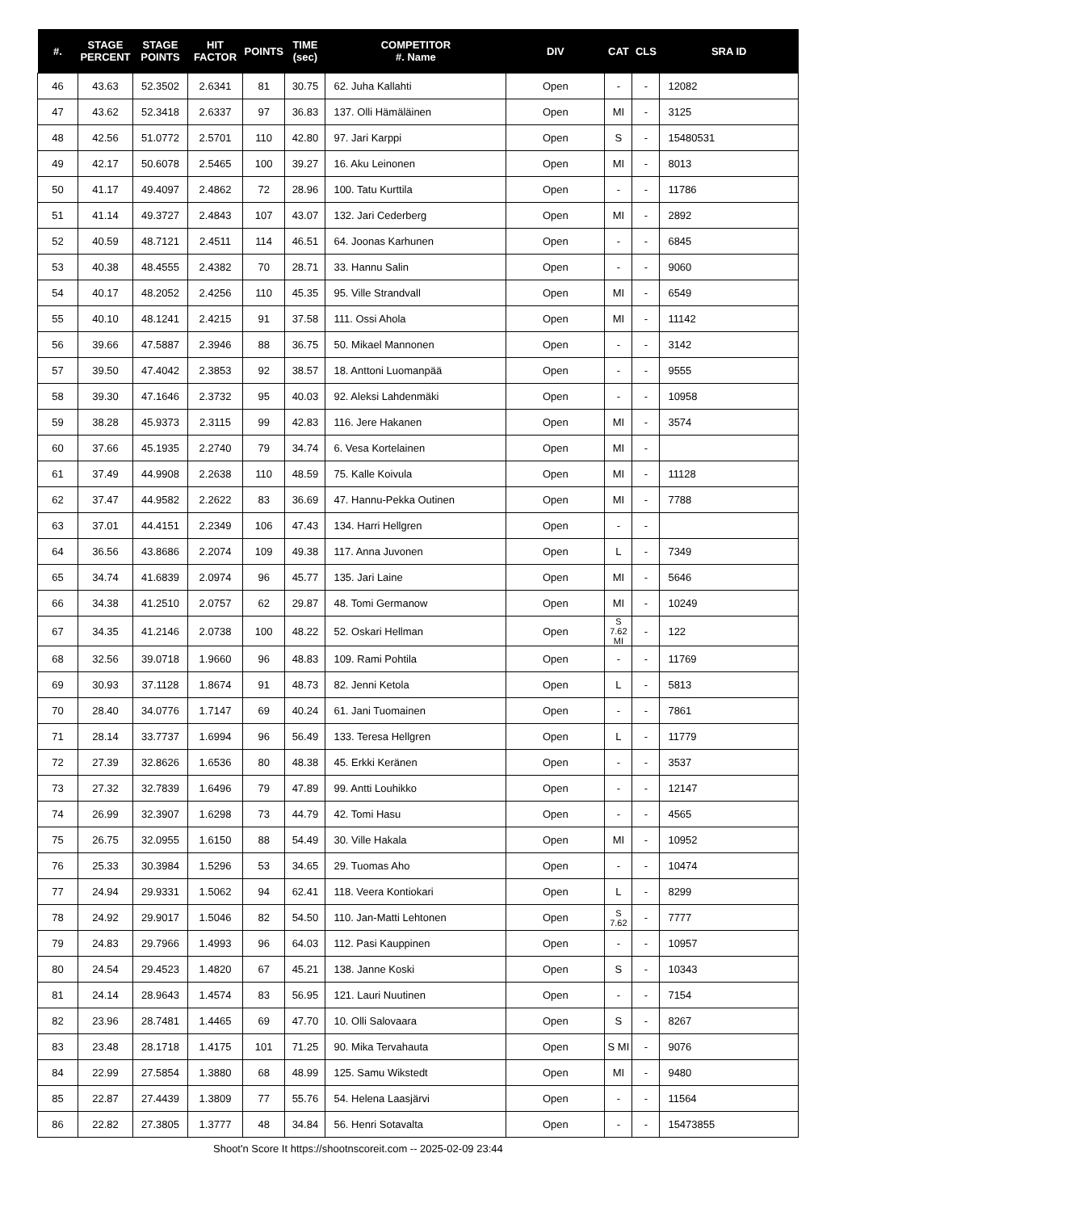| #. | STAGE PERCENT | STAGE POINTS | HIT FACTOR | POINTS | TIME (sec) | COMPETITOR #. Name | DIV | CAT | CLS | SRA ID |
| --- | --- | --- | --- | --- | --- | --- | --- | --- | --- | --- |
| 46 | 43.63 | 52.3502 | 2.6341 | 81 | 30.75 | 62. Juha Kallahti | Open | - | - | 12082 |
| 47 | 43.62 | 52.3418 | 2.6337 | 97 | 36.83 | 137. Olli Hämäläinen | Open | MI | - | 3125 |
| 48 | 42.56 | 51.0772 | 2.5701 | 110 | 42.80 | 97. Jari Karppi | Open | S | - | 15480531 |
| 49 | 42.17 | 50.6078 | 2.5465 | 100 | 39.27 | 16. Aku Leinonen | Open | MI | - | 8013 |
| 50 | 41.17 | 49.4097 | 2.4862 | 72 | 28.96 | 100. Tatu Kurttila | Open | - | - | 11786 |
| 51 | 41.14 | 49.3727 | 2.4843 | 107 | 43.07 | 132. Jari Cederberg | Open | MI | - | 2892 |
| 52 | 40.59 | 48.7121 | 2.4511 | 114 | 46.51 | 64. Joonas Karhunen | Open | - | - | 6845 |
| 53 | 40.38 | 48.4555 | 2.4382 | 70 | 28.71 | 33. Hannu Salin | Open | - | - | 9060 |
| 54 | 40.17 | 48.2052 | 2.4256 | 110 | 45.35 | 95. Ville Strandvall | Open | MI | - | 6549 |
| 55 | 40.10 | 48.1241 | 2.4215 | 91 | 37.58 | 111. Ossi Ahola | Open | MI | - | 11142 |
| 56 | 39.66 | 47.5887 | 2.3946 | 88 | 36.75 | 50. Mikael Mannonen | Open | - | - | 3142 |
| 57 | 39.50 | 47.4042 | 2.3853 | 92 | 38.57 | 18. Anttoni Luomanpää | Open | - | - | 9555 |
| 58 | 39.30 | 47.1646 | 2.3732 | 95 | 40.03 | 92. Aleksi Lahdenmäki | Open | - | - | 10958 |
| 59 | 38.28 | 45.9373 | 2.3115 | 99 | 42.83 | 116. Jere Hakanen | Open | MI | - | 3574 |
| 60 | 37.66 | 45.1935 | 2.2740 | 79 | 34.74 | 6. Vesa Kortelainen | Open | MI | - | |
| 61 | 37.49 | 44.9908 | 2.2638 | 110 | 48.59 | 75. Kalle Koivula | Open | MI | - | 11128 |
| 62 | 37.47 | 44.9582 | 2.2622 | 83 | 36.69 | 47. Hannu-Pekka Outinen | Open | MI | - | 7788 |
| 63 | 37.01 | 44.4151 | 2.2349 | 106 | 47.43 | 134. Harri Hellgren | Open | - | - | |
| 64 | 36.56 | 43.8686 | 2.2074 | 109 | 49.38 | 117. Anna Juvonen | Open | L | - | 7349 |
| 65 | 34.74 | 41.6839 | 2.0974 | 96 | 45.77 | 135. Jari Laine | Open | MI | - | 5646 |
| 66 | 34.38 | 41.2510 | 2.0757 | 62 | 29.87 | 48. Tomi Germanow | Open | MI | - | 10249 |
| 67 | 34.35 | 41.2146 | 2.0738 | 100 | 48.22 | 52. Oskari Hellman | Open | S 7.62 MI | - | 122 |
| 68 | 32.56 | 39.0718 | 1.9660 | 96 | 48.83 | 109. Rami Pohtila | Open | - | - | 11769 |
| 69 | 30.93 | 37.1128 | 1.8674 | 91 | 48.73 | 82. Jenni Ketola | Open | L | - | 5813 |
| 70 | 28.40 | 34.0776 | 1.7147 | 69 | 40.24 | 61. Jani Tuomainen | Open | - | - | 7861 |
| 71 | 28.14 | 33.7737 | 1.6994 | 96 | 56.49 | 133. Teresa Hellgren | Open | L | - | 11779 |
| 72 | 27.39 | 32.8626 | 1.6536 | 80 | 48.38 | 45. Erkki Keränen | Open | - | - | 3537 |
| 73 | 27.32 | 32.7839 | 1.6496 | 79 | 47.89 | 99. Antti Louhikko | Open | - | - | 12147 |
| 74 | 26.99 | 32.3907 | 1.6298 | 73 | 44.79 | 42. Tomi Hasu | Open | - | - | 4565 |
| 75 | 26.75 | 32.0955 | 1.6150 | 88 | 54.49 | 30. Ville Hakala | Open | MI | - | 10952 |
| 76 | 25.33 | 30.3984 | 1.5296 | 53 | 34.65 | 29. Tuomas Aho | Open | - | - | 10474 |
| 77 | 24.94 | 29.9331 | 1.5062 | 94 | 62.41 | 118. Veera Kontiokari | Open | L | - | 8299 |
| 78 | 24.92 | 29.9017 | 1.5046 | 82 | 54.50 | 110. Jan-Matti Lehtonen | Open | S 7.62 | - | 7777 |
| 79 | 24.83 | 29.7966 | 1.4993 | 96 | 64.03 | 112. Pasi Kauppinen | Open | - | - | 10957 |
| 80 | 24.54 | 29.4523 | 1.4820 | 67 | 45.21 | 138. Janne Koski | Open | S | - | 10343 |
| 81 | 24.14 | 28.9643 | 1.4574 | 83 | 56.95 | 121. Lauri Nuutinen | Open | - | - | 7154 |
| 82 | 23.96 | 28.7481 | 1.4465 | 69 | 47.70 | 10. Olli Salovaara | Open | S | - | 8267 |
| 83 | 23.48 | 28.1718 | 1.4175 | 101 | 71.25 | 90. Mika Tervahauta | Open | S MI | - | 9076 |
| 84 | 22.99 | 27.5854 | 1.3880 | 68 | 48.99 | 125. Samu Wikstedt | Open | MI | - | 9480 |
| 85 | 22.87 | 27.4439 | 1.3809 | 77 | 55.76 | 54. Helena Laasjärvi | Open | - | - | 11564 |
| 86 | 22.82 | 27.3805 | 1.3777 | 48 | 34.84 | 56. Henri Sotavalta | Open | - | - | 15473855 |
Shoot'n Score It https://shootnscoreit.com -- 2025-02-09 23:44